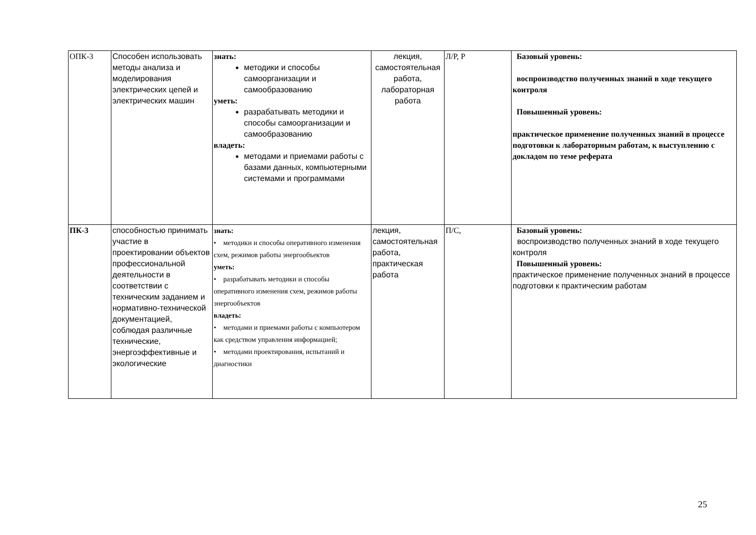| ОПК-3 | Способен использовать методы анализа и моделирования электрических цепей и электрических машин | знать: методики и способы самоорганизации и самообразованию уметь: разрабатывать методики и способы самоорганизации и самообразованию владеть: методами и приемами работы с базами данных, компьютерными системами и программами | лекция, самостоятельная работа, лабораторная работа | Л/Р, Р | Базовый уровень: воспроизводство полученных знаний в ходе текущего контроля Повышенный уровень: практическое применение полученных знаний в процессе подготовки к лабораторным работам, к выступлению с докладом по теме реферата |
| ПК-3 | способностью принимать участие в проектировании объектов профессиональной деятельности в соответствии с техническим заданием и нормативно-технической документацией, соблюдая различные технические, энергоэффективные и экологические | знать: • методики и способы оперативного изменения схем, режимов работы энергообъектов уметь: • разрабатывать методики и способы оперативного изменения схем, режимов работы энергообъектов владеть: • методами и приемами работы с компьютером как средством управления информацией; • методами проектирования, испытаний и диагностики | лекция, самостоятельная работа, практическая работа | П/С, | Базовый уровень: воспроизводство полученных знаний в ходе текущего контроля Повышенный уровень: практическое применение полученных знаний в процессе подготовки к практическим работам |
25